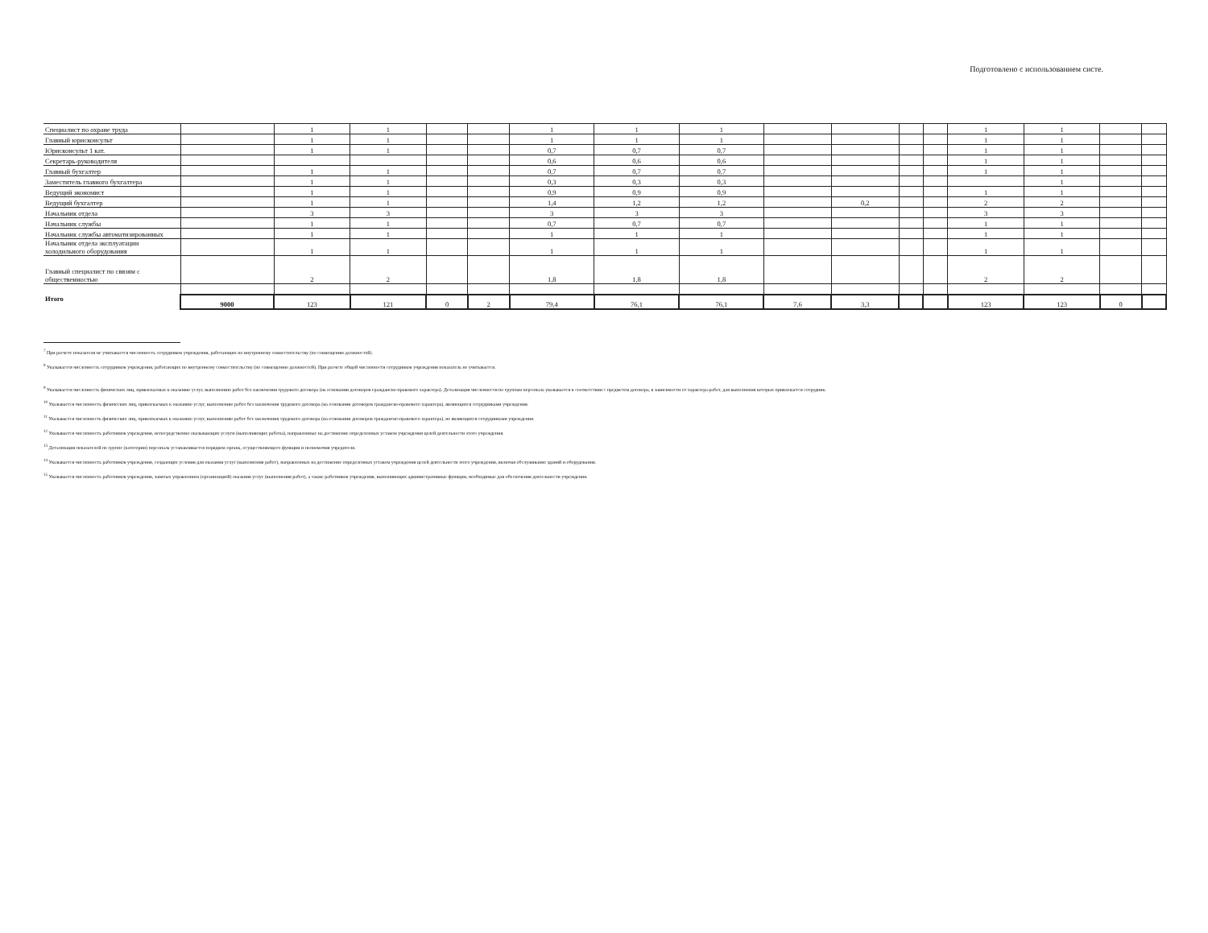Подготовлено с использованием систе.
| Специалист по охране труда | | 1 | 1 | | | 1 | 1 | 1 | | | | | 1 | 1 | | |
| Главный юрисконсульт | | 1 | 1 | | | 1 | 1 | 1 | | | | | 1 | 1 | | |
| Юрисконсульт 1 кат. | | 1 | 1 | | | 0,7 | 0,7 | 0,7 | | | | | 1 | 1 | | |
| Секретарь-руководителя | | | | | | 0,6 | 0,6 | 0,6 | | | | | 1 | 1 | | |
| Главный бухгалтер | | 1 | 1 | | | 0,7 | 0,7 | 0,7 | | | | | 1 | 1 | | |
| Заместитель главного бухгалтера | | 1 | 1 | | | 0,3 | 0,3 | 0,3 | | | | | | 1 | | |
| Ведущий экономист | | 1 | 1 | | | 0,9 | 0,9 | 0,9 | | | | | 1 | 1 | | |
| Ведущий бухгалтер | | 1 | 1 | | | 1,4 | 1,2 | 1,2 | | 0,2 | | | 2 | 2 | | |
| Начальник отдела | | 3 | 3 | | | 3 | 3 | 3 | | | | | 3 | 3 | | |
| Начальник службы | | 1 | 1 | | | 0,7 | 0,7 | 0,7 | | | | | 1 | 1 | | |
| Начальник службы автоматизированных | | 1 | 1 | | | 1 | 1 | 1 | | | | | 1 | 1 | | |
| Начальник отдела эксплуатации холодильного оборудования | | 1 | 1 | | | 1 | 1 | 1 | | | | | 1 | 1 | | |
| Главный специалист по связям с общественностью | | 2 | 2 | | | 1,8 | 1,8 | 1,8 | | | | | 2 | 2 | | |
| Итого | 9000 | 123 | 121 | 0 | 2 | 79,4 | 76,1 | 76,1 | 7,6 | 3,3 | | | 123 | 123 | 0 | |
<sup>7</sup> При расчете показателя не учитывается численность сотрудников учреждения, работающих по внутреннему совместительству (по совмещению должностей).
<sup>8</sup> Указывается численность сотрудников учреждения, работающих по внутреннему совместительству (по совмещению должностей). При расчете общей численности сотрудников учреждения показатель не учитывается.
<sup>9</sup> Указывается численность физических лиц, привлекаемых к оказанию услуг, выполнению работ без заключения трудового договора (на основании договоров гражданско-правового характера). Детализация численности по группам персонала указывается в соответствии с предметом договора, в зависимости от характера работ, для выполнения которых привлекается сотрудник.
<sup>10</sup> Указывается численность физических лиц, привлекаемых к оказанию услуг, выполнению работ без заключения трудового договора (на основании договоров гражданско-правового характера), являющихся сотрудниками учреждения.
<sup>11</sup> Указывается численность физических лиц, привлекаемых к оказанию услуг, выполнению работ без заключения трудового договора (на основании договоров гражданско-правового характера), не являющихся сотрудниками учреждения.
<sup>12</sup> Указывается численность работников учреждения, непосредственно оказывающих услуги (выполняющих работы), направленные на достижение определенных уставом учреждения целей деятельности этого учреждения.
<sup>13</sup> Детализация показателей по группе (категории) персонала устанавливается порядком органа, осуществляющего функции и полномочия учредителя.
<sup>14</sup> Указывается численность работников учреждения, создающих условия для оказания услуг (выполнения работ), направленных на достижение определенных уставом учреждения целей деятельности этого учреждения, включая обслуживание зданий и оборудования.
<sup>15</sup> Указывается численность работников учреждения, занятых управлением (организацией) оказания услуг (выполнения работ), а также работников учреждения, выполняющих административные функции, необходимые для обеспечения деятельности учреждения.